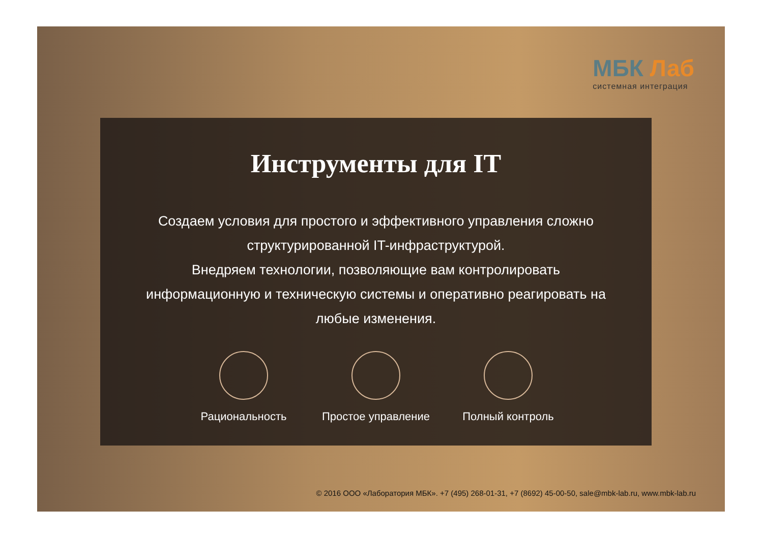МБК Лаб
системная интеграция
Инструменты для IT
Создаем условия для простого и эффективного управления сложно структурированной IT-инфраструктурой.
Внедряем технологии, позволяющие вам контролировать информационную и техническую системы и оперативно реагировать на любые изменения.
Рациональность Простое управление
Полный контроль
© 2016 ООО «Лаборатория МБК». +7 (495) 268-01-31, +7 (8692) 45-00-50, sale@mbk-lab.ru, www.mbk-lab.ru